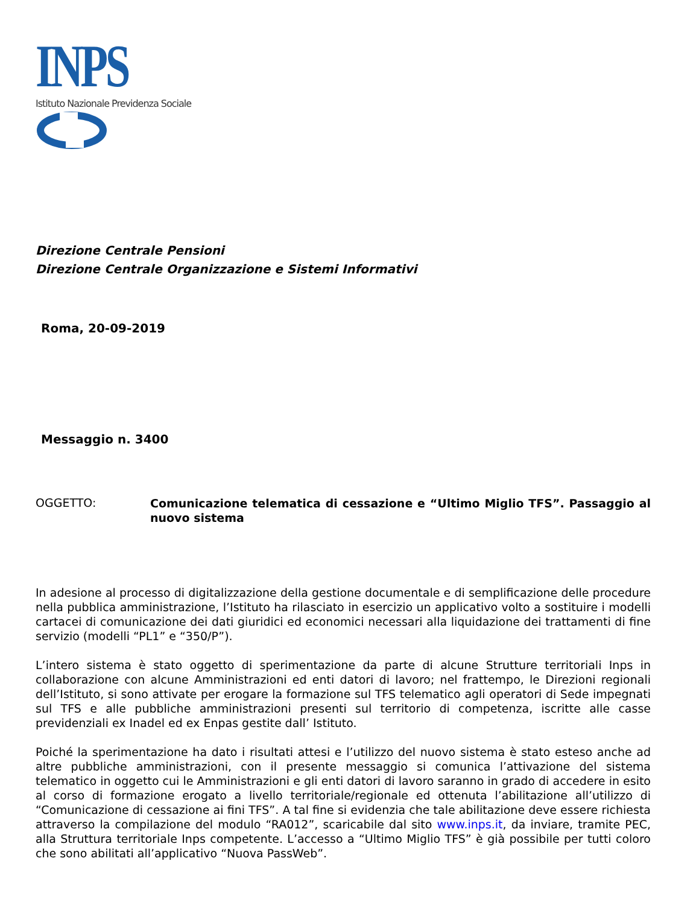INPS
Istituto Nazionale Previdenza Sociale
Direzione Centrale Pensioni
Direzione Centrale Organizzazione e Sistemi Informativi
Roma, 20-09-2019
Messaggio n. 3400
OGGETTO:
Comunicazione telematica di cessazione e “Ultimo Miglio TFS”. Passaggio al nuovo sistema
In adesione al processo di digitalizzazione della gestione documentale e di semplificazione delle procedure nella pubblica amministrazione, l’Istituto ha rilasciato in esercizio un applicativo volto a sostituire i modelli cartacei di comunicazione dei dati giuridici ed economici necessari alla liquidazione dei trattamenti di fine servizio (modelli “PL1” e “350/P”).
L’intero sistema è stato oggetto di sperimentazione da parte di alcune Strutture territoriali Inps in collaborazione con alcune Amministrazioni ed enti datori di lavoro; nel frattempo, le Direzioni regionali dell’Istituto, si sono attivate per erogare la formazione sul TFS telematico agli operatori di Sede impegnati sul TFS e alle pubbliche amministrazioni presenti sul territorio di competenza, iscritte alle casse previdenziali ex Inadel ed ex Enpas gestite dall’ Istituto.
Poiché la sperimentazione ha dato i risultati attesi e l’utilizzo del nuovo sistema è stato esteso anche ad altre pubbliche amministrazioni, con il presente messaggio si comunica l’attivazione del sistema telematico in oggetto cui le Amministrazioni e gli enti datori di lavoro saranno in grado di accedere in esito al corso di formazione erogato a livello territoriale/regionale ed ottenuta l’abilitazione all’utilizzo di “Comunicazione di cessazione ai fini TFS”. A tal fine si evidenzia che tale abilitazione deve essere richiesta attraverso la compilazione del modulo “RA012”, scaricabile dal sito www.inps.it, da inviare, tramite PEC, alla Struttura territoriale Inps competente. L’accesso a “Ultimo Miglio TFS” è già possibile per tutti coloro che sono abilitati all’applicativo “Nuova PassWeb”.